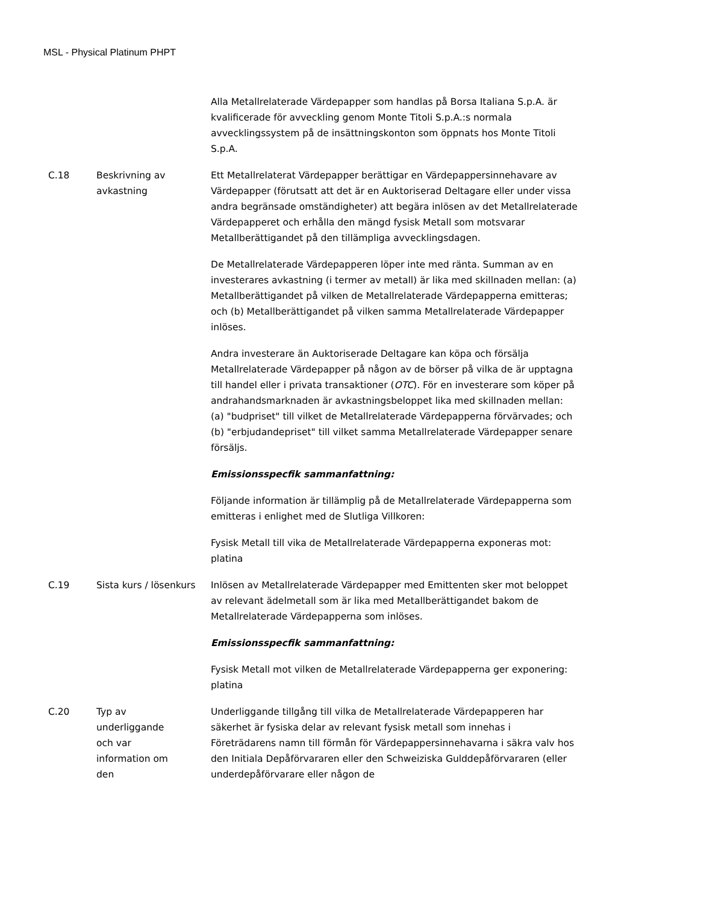MSL - Physical Platinum PHPT
| | | Alla Metallrelaterade Värdepapper som handlas på Borsa Italiana S.p.A. är kvalificerade för avveckling genom Monte Titoli S.p.A.:s normala avvecklingssystem på de insättningskonton som öppnats hos Monte Titoli S.p.A. |
| C.18 | Beskrivning av avkastning | Ett Metallrelaterat Värdepapper berättigar en Värdepappersinnehavare av Värdepapper (förutsatt att det är en Auktoriserad Deltagare eller under vissa andra begränsade omständigheter) att begära inlösen av det Metallrelaterade Värdepapperet och erhålla den mängd fysisk Metall som motsvarar Metallberättigandet på den tillämpliga avvecklingsdagen. De Metallrelaterade Värdepapperen löper inte med ränta. Summan av en investerares avkastning (i termer av metall) är lika med skillnaden mellan: (a) Metallberättigandet på vilken de Metallrelaterade Värdepapperna emitteras; och (b) Metallberättigandet på vilken samma Metallrelaterade Värdepapper inlöses. Andra investerare än Auktoriserade Deltagare kan köpa och försälja Metallrelaterade Värdepapper på någon av de börser på vilka de är upptagna till handel eller i privata transaktioner ( OTC ). För en investerare som köper på andrahandsmarknaden är avkastningsbeloppet lika med skillnaden mellan: (a) "budpriset" till vilket de Metallrelaterade Värdepapperna förvärvades; och (b) "erbjudandepriset" till vilket samma Metallrelaterade Värdepapper senare försäljs. Emissionsspecfik sammanfattning: Följande information är tillämplig på de Metallrelaterade Värdepapperna som emitteras i enlighet med de Slutliga Villkoren: Fysisk Metall till vika de Metallrelaterade Värdepapperna exponeras mot: platina |
| C.19 | Sista kurs / lösenkurs | Inlösen av Metallrelaterade Värdepapper med Emittenten sker mot beloppet av relevant ädelmetall som är lika med Metallberättigandet bakom de Metallrelaterade Värdepapperna som inlöses. Emissionsspecfik sammanfattning: Fysisk Metall mot vilken de Metallrelaterade Värdepapperna ger exponering: platina |
| C.20 | Typ av underliggande och var information om den | Underliggande tillgång till vilka de Metallrelaterade Värdepapperen har säkerhet är fysiska delar av relevant fysisk metall som innehas i Företrädarens namn till förmån för Värdepappersinnehavarna i säkra valv hos den Initiala Depåförvararen eller den Schweiziska Gulddepåförvararen (eller underdepåförvarare eller någon de |